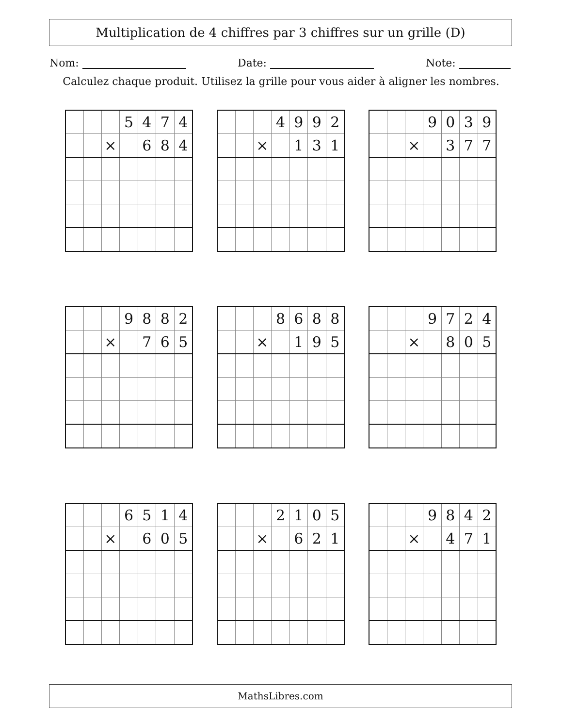Multiplication de 4 chiffres par 3 chiffres sur un grille (D)
Nom: Date: Note:
Calculez chaque produit. Utilisez la grille pour vous aider à aligner les nombres.
| | | | 5 | 4 | 7 | 4 |
| | | × | | 6 | 8 | 4 |
| | | | 4 | 9 | 9 | 2 |
| | | × | | 1 | 3 | 1 |
| | | | 9 | 0 | 3 | 9 |
| | | × | | 3 | 7 | 7 |
| | | | 9 | 8 | 8 | 2 |
| | | × | | 7 | 6 | 5 |
| | | | 8 | 6 | 8 | 8 |
| | | × | | 1 | 9 | 5 |
| | | | 9 | 7 | 2 | 4 |
| | | × | | 8 | 0 | 5 |
| | | | 6 | 5 | 1 | 4 |
| | | × | | 6 | 0 | 5 |
| | | | 2 | 1 | 0 | 5 |
| | | × | | 6 | 2 | 1 |
| | | | 9 | 8 | 4 | 2 |
| | | × | | 4 | 7 | 1 |
MathsLibres.com